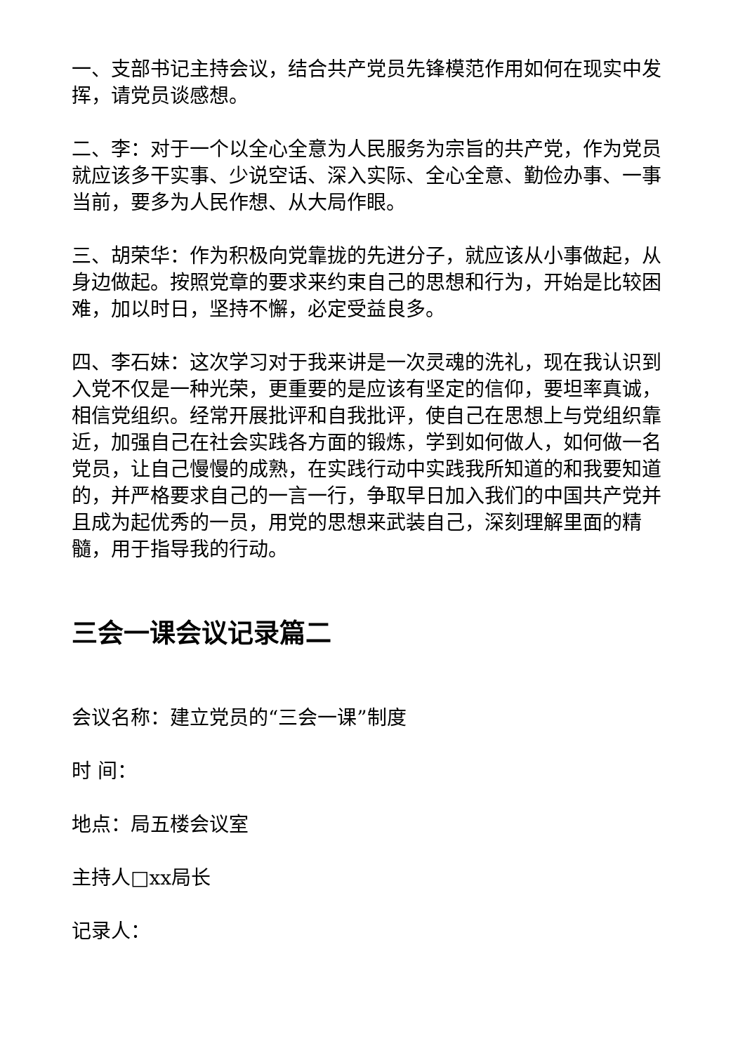一、支部书记主持会议，结合共产党员先锋模范作用如何在现实中发挥，请党员谈感想。
二、李：对于一个以全心全意为人民服务为宗旨的共产党，作为党员就应该多干实事、少说空话、深入实际、全心全意、勤俭办事、一事当前，要多为人民作想、从大局作眼。
三、胡荣华：作为积极向党靠拢的先进分子，就应该从小事做起，从身边做起。按照党章的要求来约束自己的思想和行为，开始是比较困难，加以时日，坚持不懈，必定受益良多。
四、李石妹：这次学习对于我来讲是一次灵魂的洗礼，现在我认识到入党不仅是一种光荣，更重要的是应该有坚定的信仰，要坦率真诚，相信党组织。经常开展批评和自我批评，使自己在思想上与党组织靠近，加强自己在社会实践各方面的锻炼，学到如何做人，如何做一名党员，让自己慢慢的成熟，在实践行动中实践我所知道的和我要知道的，并严格要求自己的一言一行，争取早日加入我们的中国共产党并且成为起优秀的一员，用党的思想来武装自己，深刻理解里面的精髓，用于指导我的行动。
三会一课会议记录篇二
会议名称：建立党员的“三会一课”制度
时 间：
地点：局五楼会议室
主持人□xx局长
记录人：